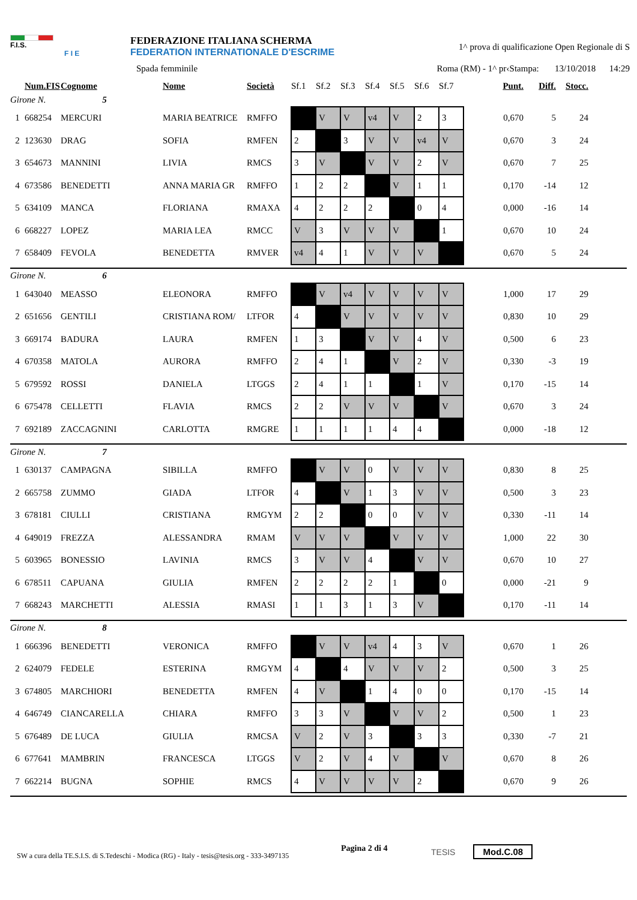F.I.S.
F I E
FEDERAZIONE ITALIANA SCHERMA
FEDERATION INTERNATIONALE D'ESCRIME
1^ prova di qualificazione Open Regionale di S
Spada femminile Roma (RM) - 1^ pr‹Stampa: 13/10/2018 14:29
| | Num.FIS | Cognome | Nome | Società | Sf.1 | Sf.2 | Sf.3 | Sf.4 | Sf.5 | Sf.6 | Sf.7 | Punt. | Diff. | Stocc. |
| --- | --- | --- | --- | --- | --- | --- | --- | --- | --- | --- | --- | --- | --- | --- |
| Girone N. 5 | | | | | | | | | | | | | | |
| 1 | 668254 | MERCURI | MARIA BEATRICE | RMFFO | | V | V | v4 | V | 2 | 3 | 0,670 | 5 | 24 |
| 2 | 123630 | DRAG | SOFIA | RMFEN | 2 | | 3 | V | V | v4 | V | 0,670 | 3 | 24 |
| 3 | 654673 | MANNINI | LIVIA | RMCS | 3 | V | | V | V | 2 | V | 0,670 | 7 | 25 |
| 4 | 673586 | BENEDETTI | ANNA MARIA GR | RMFFO | 1 | 2 | 2 | | V | 1 | 1 | 0,170 | -14 | 12 |
| 5 | 634109 | MANCA | FLORIANA | RMAXA | 4 | 2 | 2 | 2 | | 0 | 4 | 0,000 | -16 | 14 |
| 6 | 668227 | LOPEZ | MARIA LEA | RMCC | V | 3 | V | V | V | | 1 | 0,670 | 10 | 24 |
| 7 | 658409 | FEVOLA | BENEDETTA | RMVER | v4 | 4 | 1 | V | V | V | | 0,670 | 5 | 24 |
| Girone N. 6 | | | | | | | | | | | | | | |
| 1 | 643040 | MEASSO | ELEONORA | RMFFO | | V | v4 | V | V | V | V | 1,000 | 17 | 29 |
| 2 | 651656 | GENTILI | CRISTIANA ROM/ | LTFOR | 4 | | V | V | V | V | V | 0,830 | 10 | 29 |
| 3 | 669174 | BADURA | LAURA | RMFEN | 1 | 3 | | V | V | 4 | V | 0,500 | 6 | 23 |
| 4 | 670358 | MATOLA | AURORA | RMFFO | 2 | 4 | 1 | | V | 2 | V | 0,330 | -3 | 19 |
| 5 | 679592 | ROSSI | DANIELA | LTGGS | 2 | 4 | 1 | 1 | | 1 | V | 0,170 | -15 | 14 |
| 6 | 675478 | CELLETTI | FLAVIA | RMCS | 2 | 2 | V | V | V | | V | 0,670 | 3 | 24 |
| 7 | 692189 | ZACCAGNINI | CARLOTTA | RMGRE | 1 | 1 | 1 | 1 | 4 | 4 | | 0,000 | -18 | 12 |
| Girone N. 7 | | | | | | | | | | | | | | |
| 1 | 630137 | CAMPAGNA | SIBILLA | RMFFO | | V | V | 0 | V | V | V | 0,830 | 8 | 25 |
| 2 | 665758 | ZUMMO | GIADA | LTFOR | 4 | | V | 1 | 3 | V | V | 0,500 | 3 | 23 |
| 3 | 678181 | CIULLI | CRISTIANA | RMGYM | 2 | 2 | | 0 | 0 | V | V | 0,330 | -11 | 14 |
| 4 | 649019 | FREZZA | ALESSANDRA | RMAM | V | V | V | | V | V | V | 1,000 | 22 | 30 |
| 5 | 603965 | BONESSIO | LAVINIA | RMCS | 3 | V | V | 4 | | V | V | 0,670 | 10 | 27 |
| 6 | 678511 | CAPUANA | GIULIA | RMFEN | 2 | 2 | 2 | 2 | 1 | | 0 | 0,000 | -21 | 9 |
| 7 | 668243 | MARCHETTI | ALESSIA | RMASI | 1 | 1 | 3 | 1 | 3 | V | | 0,170 | -11 | 14 |
| Girone N. 8 | | | | | | | | | | | | | | |
| 1 | 666396 | BENEDETTI | VERONICA | RMFFO | | V | V | v4 | 4 | 3 | V | 0,670 | 1 | 26 |
| 2 | 624079 | FEDELE | ESTERINA | RMGYM | 4 | | 4 | V | V | V | 2 | 0,500 | 3 | 25 |
| 3 | 674805 | MARCHIORI | BENEDETTA | RMFEN | 4 | V | | 1 | 4 | 0 | 0 | 0,170 | -15 | 14 |
| 4 | 646749 | CIANCARELLA | CHIARA | RMFFO | 3 | 3 | V | | V | V | 2 | 0,500 | 1 | 23 |
| 5 | 676489 | DE LUCA | GIULIA | RMCSA | V | 2 | V | 3 | | 3 | 3 | 0,330 | -7 | 21 |
| 6 | 677641 | MAMBRIN | FRANCESCA | LTGGS | V | 2 | V | 4 | V | | V | 0,670 | 8 | 26 |
| 7 | 662214 | BUGNA | SOPHIE | RMCS | 4 | V | V | V | V | 2 | | 0,670 | 9 | 26 |
SW a cura della TE.S.I.S. di S.Tedeschi - Modica (RG) - Italy - tesis@tesis.org - 333-3497135
Pagina 2 di 4
TESIS Mod.C.08